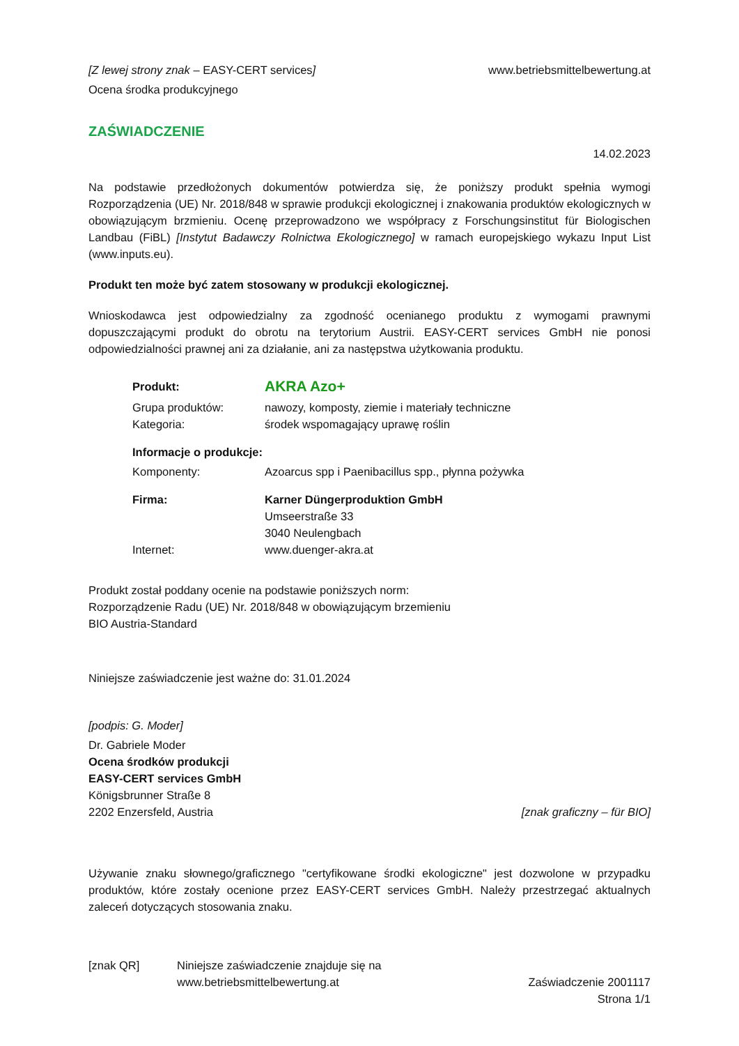[Z lewej strony znak – EASY-CERT services] www.betriebsmittelbewertung.at
Ocena środka produkcyjnego
ZAŚWIADCZENIE
14.02.2023
Na podstawie przedłożonych dokumentów potwierdza się, że poniższy produkt spełnia wymogi Rozporządzenia (UE) Nr. 2018/848 w sprawie produkcji ekologicznej i znakowania produktów ekologicznych w obowiązującym brzmieniu. Ocenę przeprowadzono we współpracy z Forschungsinstitut für Biologischen Landbau (FiBL) [Instytut Badawczy Rolnictwa Ekologicznego] w ramach europejskiego wykazu Input List (www.inputs.eu).
Produkt ten może być zatem stosowany w produkcji ekologicznej.
Wnioskodawca jest odpowiedzialny za zgodność ocenianego produktu z wymogami prawnymi dopuszczającymi produkt do obrotu na terytorium Austrii. EASY-CERT services GmbH nie ponosi odpowiedzialności prawnej ani za działanie, ani za następstwa użytkowania produktu.
| Produkt: | AKRA Azo+ |
| Grupa produktów: | nawozy, komposty, ziemie i materiały techniczne |
| Kategoria: | środek wspomagający uprawę roślin |
| Informacje o produkcje: | |
| Komponenty: | Azoarcus spp i Paenibacillus spp., płynna pożywka |
| Firma: | Karner Düngerproduktion GmbH Umseerstraße 33 3040 Neulengbach |
| Internet: | www.duenger-akra.at |
Produkt został poddany ocenie na podstawie poniższych norm:
Rozporządzenie Radu (UE) Nr. 2018/848 w obowiązującym brzemieniu
BIO Austria-Standard
Niniejsze zaświadczenie jest ważne do: 31.01.2024
[podpis: G. Moder]
Dr. Gabriele Moder
Ocena środków produkcji
EASY-CERT services GmbH
Königsbrunner Straße 8
2202 Enzersfeld, Austria [znak graficzny – für BIO]
Używanie znaku słownego/graficznego "certyfikowane środki ekologiczne" jest dozwolone w przypadku produktów, które zostały ocenione przez EASY-CERT services GmbH. Należy przestrzegać aktualnych zaleceń dotyczących stosowania znaku.
[znak QR] Niniejsze zaświadczenie znajduje się na
www.betriebsmittelbewertung.at Zaświadczenie 2001117
Strona 1/1